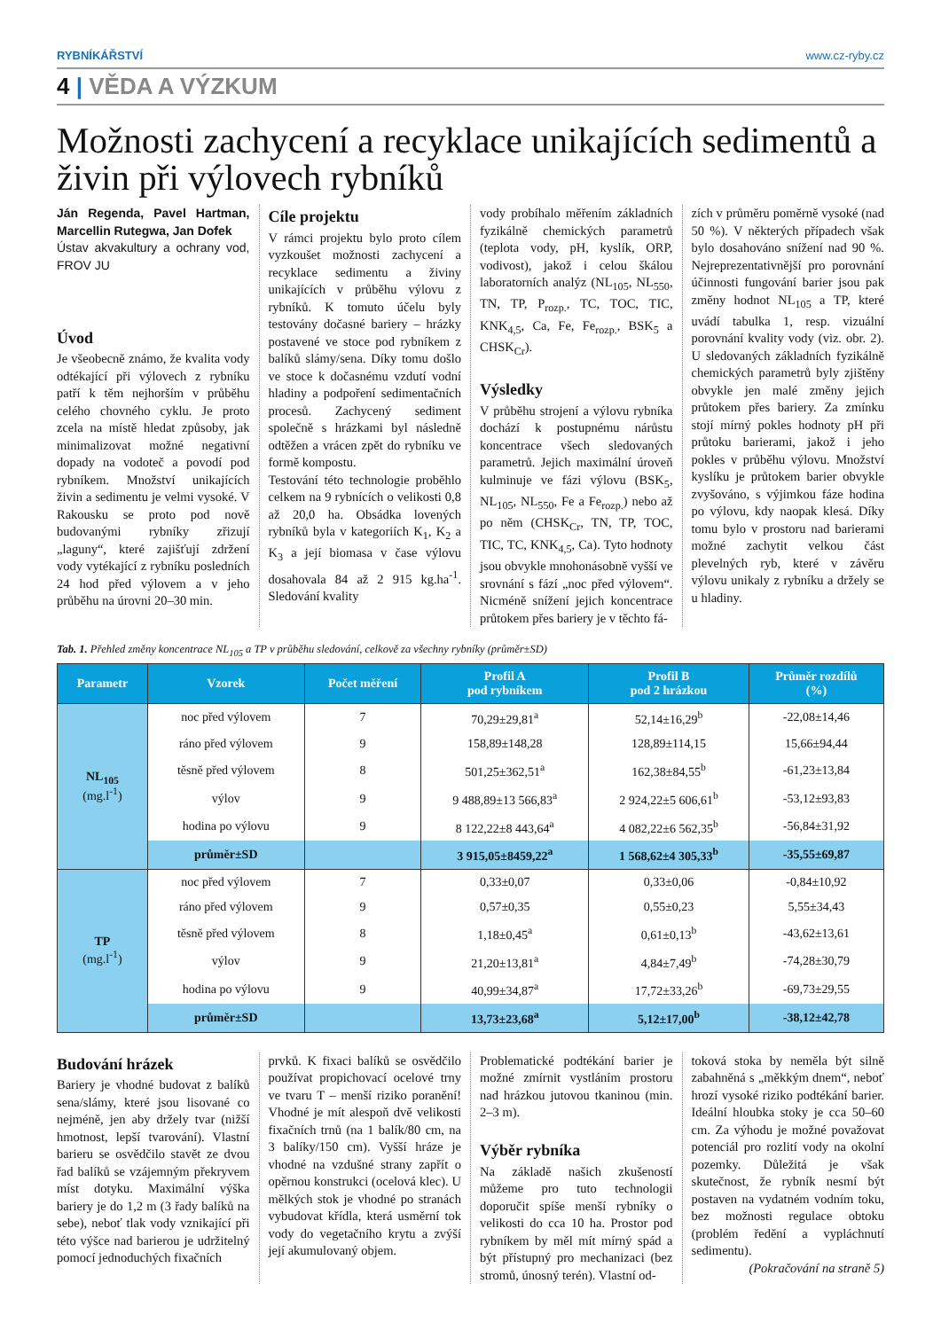RYBNÍKÁŘSTVÍ www.cz-ryby.cz
4 | VĚDA A VÝZKUM
Možnosti zachycení a recyklace unikajících sedimentů a živin při výlovech rybníků
Ján Regenda, Pavel Hartman, Marcellin Rutegwa, Jan Dofek
Ústav akvakultury a ochrany vod, FROV JU
Úvod
Je všeobecně známo, že kvalita vody odtékající při výlovech z rybníku patří k těm nejhorším v průběhu celého chovného cyklu. Je proto zcela na místě hledat způsoby, jak minimalizovat možné negativní dopady na vodoteč a povodí pod rybníkem. Množství unikajících živin a sedimentu je velmi vysoké. V Rakousku se proto pod nově budovanými rybníky zřizují „laguny“, které zajišťují zdržení vody vytékající z rybníku posledních 24 hod před výlovem a v jeho průběhu na úrovni 20–30 min.
Cíle projektu
V rámci projektu bylo proto cílem vyzkoušet možnosti zachycení a recyklace sedimentu a živiny unikajících v průběhu výlovu z rybníků. K tomuto účelu byly testovány dočasné bariery – hrázky postavené ve stoce pod rybníkem z balíků slámy/sena. Díky tomu došlo ve stoce k dočasnému vzdutí vodní hladiny a podpoření sedimentačních procesů. Zachycený sediment společně s hrázkami byl následně odtěžen a vrácen zpět do rybníku ve formě kompostu.
Testování této technologie proběhlo celkem na 9 rybnících o velikosti 0,8 až 20,0 ha. Obsádka lovených rybníků byla v kategoriích K<sub>1</sub>, K<sub>2</sub> a K<sub>3</sub> a její biomasa v čase výlovu dosahovala 84 až 2 915 kg.ha<sup>-1</sup>. Sledování kvality
vody probíhalo měřením základních fyzikálně chemických parametrů (teplota vody, pH, kyslík, ORP, vodivost), jakož i celou škálou laboratorních analýz (NL<sub>105</sub>, NL<sub>550</sub>, TN, TP, P<sub>rozp.</sub>, TC, TOC, TIC, KNK<sub>4,5</sub>, Ca, Fe, Fe<sub>rozp.</sub>, BSK<sub>5</sub> a CHSK<sub>Cr</sub>).
Výsledky
V průběhu strojení a výlovu rybníka dochází k postupnému nárůstu koncentrace všech sledovaných parametrů. Jejich maximální úroveň kulminuje ve fázi výlovu (BSK<sub>5</sub>, NL<sub>105</sub>, NL<sub>550</sub>, Fe a Fe<sub>rozp.</sub>) nebo až po něm (CHSK<sub>Cr</sub>, TN, TP, TOC, TIC, TC, KNK<sub>4,5</sub>, Ca). Tyto hodnoty jsou obvykle mnohonásobně vyšší ve srovnání s fází „noc před výlovem“. Nicméně snížení jejich koncentrace průtokem přes bariery je v těchto fá-
zích v průměru poměrně vysoké (nad 50 %). V některých případech však bylo dosahováno snížení nad 90 %. Nejreprezentativnější pro porovnání účinnosti fungování barier jsou pak změny hodnot NL<sub>105</sub> a TP, které uvádí tabulka 1, resp. vizuální porovnání kvality vody (viz. obr. 2). U sledovaných základních fyzikálně chemických parametrů byly zjištěny obvykle jen malé změny jejich průtokem přes bariery. Za zmínku stojí mírný pokles hodnoty pH při průtoku barierami, jakož i jeho pokles v průběhu výlovu. Množství kyslíku je průtokem barier obvykle zvyšováno, s výjimkou fáze hodina po výlovu, kdy naopak klesá. Díky tomu bylo v prostoru nad barierami možné zachytit velkou část plevelných ryb, které v závěru výlovu unikaly z rybníku a držely se u hladiny.
Tab. 1. Přehled změny koncentrace NL<sub>105</sub> a TP v průběhu sledování, celkově za všechny rybníky (průměr±SD)
| Parametr | Vzorek | Počet měření | Profil A pod rybníkem | Profil B pod 2 hrázkou | Průměr rozdílů (%) |
| --- | --- | --- | --- | --- | --- |
| NL<sub>105</sub> (mg.l<sup>-1</sup>) | noc před výlovem | 7 | 70,29±29,81<sup>a</sup> | 52,14±16,29<sup>b</sup> | -22,08±14,46 |
| | ráno před výlovem | 9 | 158,89±148,28 | 128,89±114,15 | 15,66±94,44 |
| | těsně před výlovem | 8 | 501,25±362,51<sup>a</sup> | 162,38±84,55<sup>b</sup> | -61,23±13,84 |
| | výlov | 9 | 9 488,89±13 566,83<sup>a</sup> | 2 924,22±5 606,61<sup>b</sup> | -53,12±93,83 |
| | hodina po výlovu | 9 | 8 122,22±8 443,64<sup>a</sup> | 4 082,22±6 562,35<sup>b</sup> | -56,84±31,92 |
| | průměr±SD | | 3 915,05±8459,22<sup>a</sup> | 1 568,62±4 305,33<sup>b</sup> | -35,55±69,87 |
| TP (mg.l<sup>-1</sup>) | noc před výlovem | 7 | 0,33±0,07 | 0,33±0,06 | -0,84±10,92 |
| | ráno před výlovem | 9 | 0,57±0,35 | 0,55±0,23 | 5,55±34,43 |
| | těsně před výlovem | 8 | 1,18±0,45<sup>a</sup> | 0,61±0,13<sup>b</sup> | -43,62±13,61 |
| | výlov | 9 | 21,20±13,81<sup>a</sup> | 4,84±7,49<sup>b</sup> | -74,28±30,79 |
| | hodina po výlovu | 9 | 40,99±34,87<sup>a</sup> | 17,72±33,26<sup>b</sup> | -69,73±29,55 |
| | průměr±SD | | 13,73±23,68<sup>a</sup> | 5,12±17,00<sup>b</sup> | -38,12±42,78 |
Budování hrázek
Bariery je vhodné budovat z balíků sena/slámy, které jsou lisované co nejméně, jen aby držely tvar (nižší hmotnost, lepší tvarování). Vlastní barieru se osvědčilo stavět ze dvou řad balíků se vzájemným překryvem míst dotyku. Maximální výška bariery je do 1,2 m (3 řady balíků na sebe), neboť tlak vody vznikající při této výšce nad barierou je udržitelný pomocí jednoduchých fixačních
prvků. K fixaci balíků se osvědčilo používat propichovací ocelové trny ve tvaru T – menší riziko poranění! Vhodné je mít alespoň dvě velikosti fixačních trnů (na 1 balík/80 cm, na 3 balíky/150 cm). Vyšší hráze je vhodné na vzdušné strany zapřít o opěrnou konstrukci (ocelová klec). U mělkých stok je vhodné po stranách vybudovat křídla, která usměrní tok vody do vegetačního krytu a zvýší její akumulovaný objem.
Problematické podtékání barier je možné zmírnit vystláním prostoru nad hrázkou jutovou tkaninou (min. 2–3 m).
Výběr rybníka
Na základě našich zkušeností můžeme pro tuto technologii doporučit spíše menší rybníky o velikosti do cca 10 ha. Prostor pod rybníkem by měl mít mírný spád a být přístupný pro mechanizaci (bez stromů, únosný terén). Vlastní od-
toková stoka by neměla být silně zabahněná s „měkkým dnem“, neboť hrozí vysoké riziko podtékání barier. Ideální hloubka stoky je cca 50–60 cm. Za výhodu je možné považovat potenciál pro rozlití vody na okolní pozemky. Důležitá je však skutečnost, že rybník nesmí být postaven na vydatném vodním toku, bez možnosti regulace obtoku (problém ředění a vypláchnutí sedimentu).
(Pokračování na straně 5)